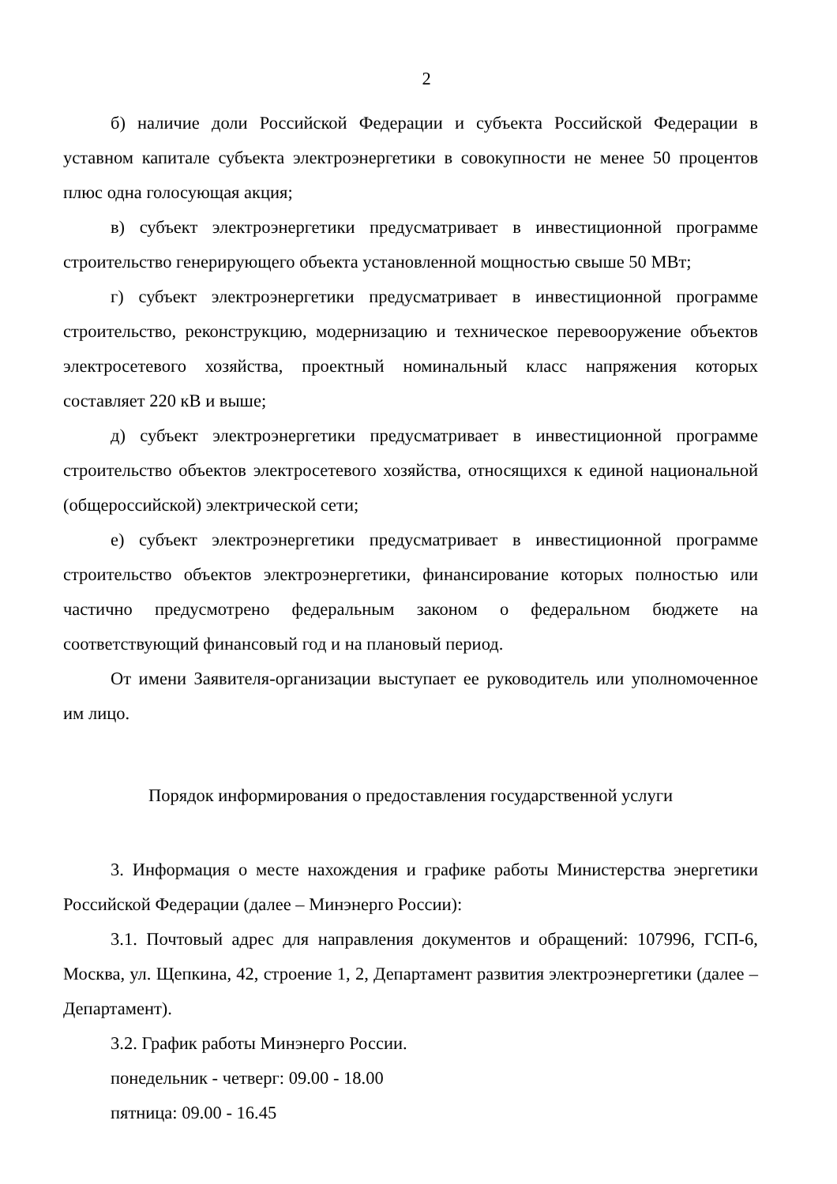2
б) наличие доли Российской Федерации и субъекта Российской Федерации в уставном капитале субъекта электроэнергетики в совокупности не менее 50 процентов плюс одна голосующая акция;
в) субъект электроэнергетики предусматривает в инвестиционной программе строительство генерирующего объекта установленной мощностью свыше 50 МВт;
г) субъект электроэнергетики предусматривает в инвестиционной программе строительство, реконструкцию, модернизацию и техническое перевооружение объектов электросетевого хозяйства, проектный номинальный класс напряжения которых составляет 220 кВ и выше;
д) субъект электроэнергетики предусматривает в инвестиционной программе строительство объектов электросетевого хозяйства, относящихся к единой национальной (общероссийской) электрической сети;
е) субъект электроэнергетики предусматривает в инвестиционной программе строительство объектов электроэнергетики, финансирование которых полностью или частично предусмотрено федеральным законом о федеральном бюджете на соответствующий финансовый год и на плановый период.
От имени Заявителя-организации выступает ее руководитель или уполномоченное им лицо.
Порядок информирования о предоставления государственной услуги
3. Информация о месте нахождения и графике работы Министерства энергетики Российской Федерации (далее – Минэнерго России):
3.1. Почтовый адрес для направления документов и обращений: 107996, ГСП-6, Москва, ул. Щепкина, 42, строение 1, 2, Департамент развития электроэнергетики (далее – Департамент).
3.2. График работы Минэнерго России.
понедельник - четверг: 09.00 - 18.00
пятница: 09.00 - 16.45